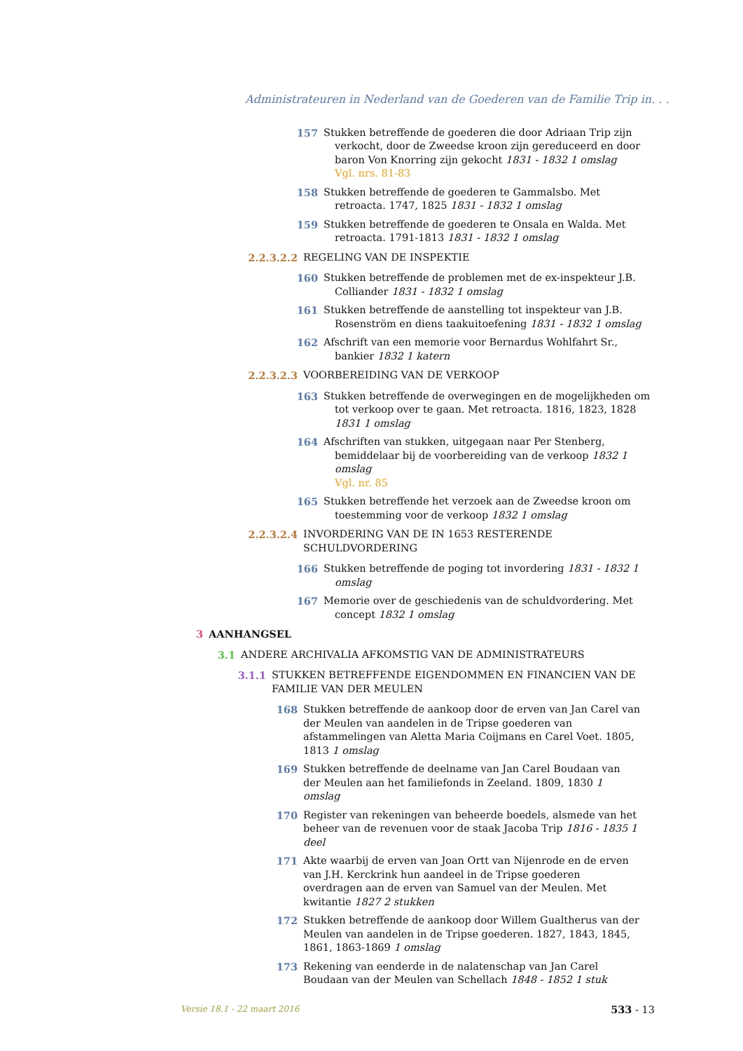Administrateuren in Nederland van de Goederen van de Familie Trip in. . .
157 Stukken betreffende de goederen die door Adriaan Trip zijn verkocht, door de Zweedse kroon zijn gereduceerd en door baron Von Knorring zijn gekocht 1831 - 1832 1 omslag
Vgl. nrs. 81-83
158 Stukken betreffende de goederen te Gammalsbo. Met retroacta. 1747, 1825 1831 - 1832 1 omslag
159 Stukken betreffende de goederen te Onsala en Walda. Met retroacta. 1791-1813 1831 - 1832 1 omslag
2.2.3.2.2 REGELING VAN DE INSPEKTIE
160 Stukken betreffende de problemen met de ex-inspekteur J.B. Colliander 1831 - 1832 1 omslag
161 Stukken betreffende de aanstelling tot inspekteur van J.B. Rosenström en diens taakuitoefening 1831 - 1832 1 omslag
162 Afschrift van een memorie voor Bernardus Wohlfahrt Sr., bankier 1832 1 katern
2.2.3.2.3 VOORBEREIDING VAN DE VERKOOP
163 Stukken betreffende de overwegingen en de mogelijkheden om tot verkoop over te gaan. Met retroacta. 1816, 1823, 1828 1831 1 omslag
164 Afschriften van stukken, uitgegaan naar Per Stenberg, bemiddelaar bij de voorbereiding van de verkoop 1832 1 omslag
Vgl. nr. 85
165 Stukken betreffende het verzoek aan de Zweedse kroon om toestemming voor de verkoop 1832 1 omslag
2.2.3.2.4 INVORDERING VAN DE IN 1653 RESTERENDE SCHULDVORDERING
166 Stukken betreffende de poging tot invordering 1831 - 1832 1 omslag
167 Memorie over de geschiedenis van de schuldvordering. Met concept 1832 1 omslag
3 AANHANGSEL
3.1 ANDERE ARCHIVALIA AFKOMSTIG VAN DE ADMINISTRATEURS
3.1.1 STUKKEN BETREFFENDE EIGENDOMMEN EN FINANCIEN VAN DE FAMILIE VAN DER MEULEN
168 Stukken betreffende de aankoop door de erven van Jan Carel van der Meulen van aandelen in de Tripse goederen van afstammelingen van Aletta Maria Coijmans en Carel Voet. 1805, 1813 1 omslag
169 Stukken betreffende de deelname van Jan Carel Boudaan van der Meulen aan het familiefonds in Zeeland. 1809, 1830 1 omslag
170 Register van rekeningen van beheerde boedels, alsmede van het beheer van de revenuen voor de staak Jacoba Trip 1816 - 1835 1 deel
171 Akte waarbij de erven van Joan Ortt van Nijenrode en de erven van J.H. Kerckrink hun aandeel in de Tripse goederen overdragen aan de erven van Samuel van der Meulen. Met kwitantie 1827 2 stukken
172 Stukken betreffende de aankoop door Willem Gualtherus van der Meulen van aandelen in de Tripse goederen. 1827, 1843, 1845, 1861, 1863-1869 1 omslag
173 Rekening van eenderde in de nalatenschap van Jan Carel Boudaan van der Meulen van Schellach 1848 - 1852 1 stuk
Versie 18.1 - 22 maart 2016 533 - 13